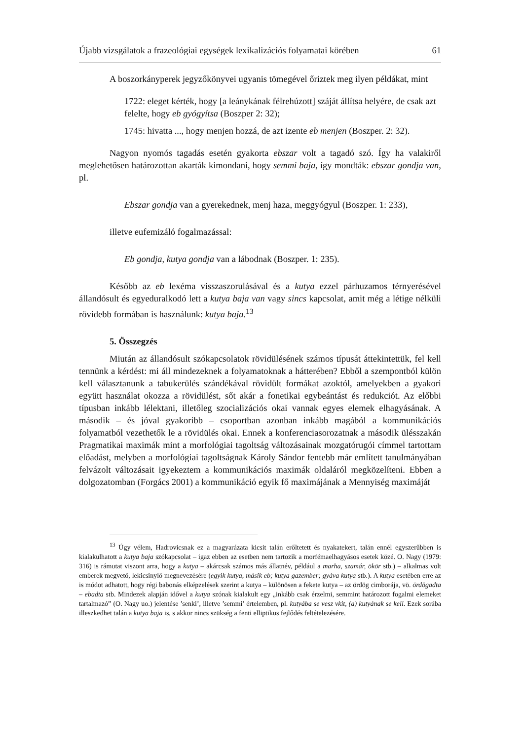Újabb vizsgálatok a frazeológiai egységek lexikalizációs folyamatai körében 61
A boszorkányperek jegyzőkönyvei ugyanis tömegével őriztek meg ilyen példákat, mint
1722: eleget kérték, hogy [a leánykának félrehúzott] száját állítsa helyére, de csak azt felelte, hogy eb gyógyítsa (Boszper 2: 32);
1745: hivatta ..., hogy menjen hozzá, de azt izente eb menjen (Boszper. 2: 32).
Nagyon nyomós tagadás esetén gyakorta ebszar volt a tagadó szó. Így ha valakiről meglehetősen határozottan akarták kimondani, hogy semmi baja, így mondták: ebszar gondja van, pl.
Ebszar gondja van a gyerekednek, menj haza, meggyógyul (Boszper. 1: 233),
illetve eufemizáló fogalmazással:
Eb gondja, kutya gondja van a lábodnak (Boszper. 1: 235).
Később az eb lexéma visszaszorulásával és a kutya ezzel párhuzamos térnyerésével állandósult és egyeduralkodó lett a kutya baja van vagy sincs kapcsolat, amit még a létige nélküli rövidebb formában is használunk: kutya baja.<sup>13</sup>
5. Összegzés
Miután az állandósult szókapcsolatok rövidülésének számos típusát áttekintettük, fel kell tennünk a kérdést: mi áll mindezeknek a folyamatoknak a hátterében? Ebből a szempontból külön kell választanunk a tabukerülés szándékával rövidült formákat azoktól, amelyekben a gyakori együtt használat okozza a rövidülést, sőt akár a fonetikai egybeántást és redukciót. Az előbbi típusban inkább lélektani, illetőleg szocializációs okai vannak egyes elemek elhagyásának. A második – és jóval gyakoribb – csoportban azonban inkább magából a kommunikációs folyamatból vezethetők le a rövidülés okai. Ennek a konferenciasorozatnak a második ülésszakán Pragmatikai maximák mint a morfológiai tagoltság változásainak mozgatórugói címmel tartottam előadást, melyben a morfológiai tagoltságnak Károly Sándor fentebb már említett tanulmányában felvázolt változásait igyekeztem a kommunikációs maximák oldaláról megközelíteni. Ebben a dolgozatomban (Forgács 2001) a kommunikáció egyik fő maximájának a Mennyiség maximáját
<sup>13</sup> Úgy vélem, Hadrovicsnak ez a magyarázata kicsit talán erőltetett és nyakatekert, talán ennél egyszerűbben is kialakulhatott a kutya baja szókapcsolat – igaz ebben az esetben nem tartozik a morfémaelhagyásos esetek közé. O. Nagy (1979: 316) is rámutat viszont arra, hogy a kutya – akárcsak számos más állatnév, például a marha, szamár, ökör stb.) – alkalmas volt emberek megvető, lekicsinylő megnevezésére (egyik kutya, másik eb; kutya gazember; gyáva kutya stb.). A kutya esetében erre az is módot adhatott, hogy régi babonás elképzelések szerint a kutya – különösen a fekete kutya – az ördög cimborája, vö. ördögadta – ebadta stb. Mindezek alapján idővel a kutya szónak kialakult egy „inkább csak érzelmi, semmint határozott fogalmi elemeket tartalmazó” (O. Nagy uo.) jelentése ’senki’, illetve ’semmi’ értelemben, pl. kutyába se vesz vkit, (a) kutyának se kell. Ezek sorába illeszkedhet talán a kutya baja is, s akkor nincs szükség a fenti elliptikus fejlődés feltételezésére.